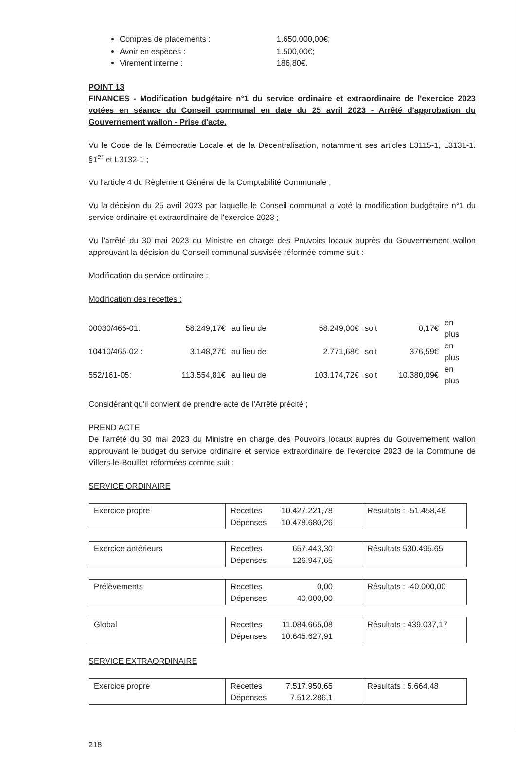Comptes de placements : 1.650.000,00€;
Avoir en espèces : 1.500,00€;
Virement interne : 186,80€.
POINT 13
FINANCES - Modification budgétaire n°1 du service ordinaire et extraordinaire de l'exercice 2023 votées en séance du Conseil communal en date du 25 avril 2023 - Arrêté d'approbation du Gouvernement wallon - Prise d'acte.
Vu le Code de la Démocratie Locale et de la Décentralisation, notamment ses articles L3115-1, L3131-1. §1<sup>er</sup> et L3132-1 ;
Vu l'article 4 du Règlement Général de la Comptabilité Communale ;
Vu la décision du 25 avril 2023 par laquelle le Conseil communal a voté la modification budgétaire n°1 du service ordinaire et extraordinaire de l'exercice 2023 ;
Vu l'arrêté du 30 mai 2023 du Ministre en charge des Pouvoirs locaux auprès du Gouvernement wallon approuvant la décision du Conseil communal susvisée réformée comme suit :
Modification du service ordinaire :
Modification des recettes :
| 00030/465-01: | 58.249,17€ | au lieu de | 58.249,00€ | soit | 0,17€ | en plus |
| 10410/465-02 : | 3.148,27€ | au lieu de | 2.771,68€ | soit | 376,59€ | en plus |
| 552/161-05: | 113.554,81€ | au lieu de | 103.174,72€ | soit | 10.380,09€ | en plus |
Considérant qu'il convient de prendre acte de l'Arrêté précité ;
PREND ACTE
De l'arrêté du 30 mai 2023 du Ministre en charge des Pouvoirs locaux auprès du Gouvernement wallon approuvant le budget du service ordinaire et service extraordinaire de l'exercice 2023 de la Commune de Villers-le-Bouillet réformées comme suit :
SERVICE ORDINAIRE
| Exercice propre | Recettes 10.427.221,78 Dépenses 10.478.680,26 | Résultats : -51.458,48 |
| Exercice antérieurs | Recettes 657.443,30 Dépenses 126.947,65 | Résultats 530.495,65 |
| Prélèvements | Recettes 0,00 Dépenses 40.000,00 | Résultats : -40.000,00 |
| Global | Recettes 11.084.665,08 Dépenses 10.645.627,91 | Résultats : 439.037,17 |
SERVICE EXTRAORDINAIRE
| Exercice propre | Recettes 7.517.950,65 Dépenses 7.512.286,1 | Résultats : 5.664,48 |
218